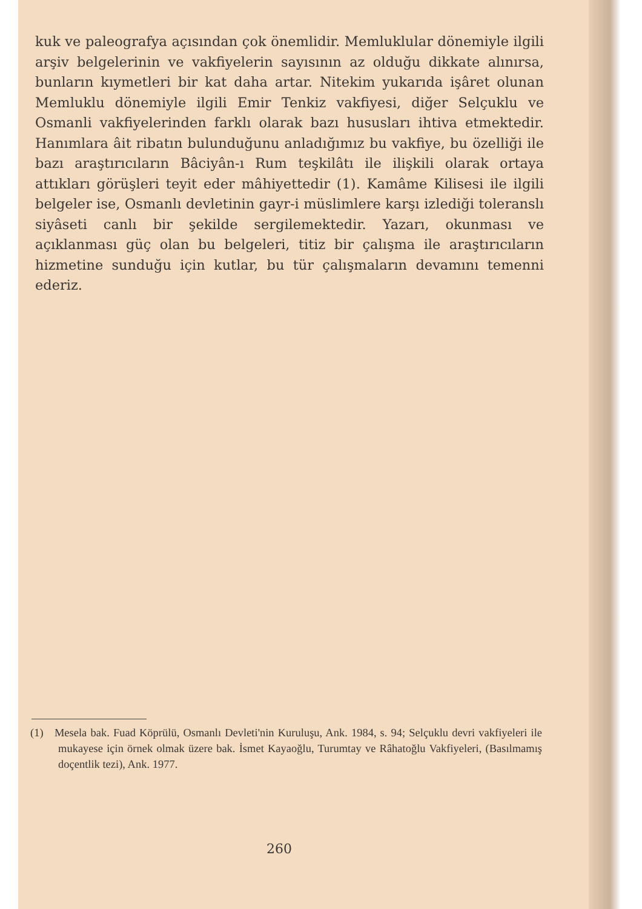kuk ve paleografya açısından çok önemlidir. Memluklular dönemiyle ilgili arşiv belgelerinin ve vakfiyelerin sayısının az olduğu dikkate alınırsa, bunların kıymetleri bir kat daha artar. Nitekim yukarıda işâret olunan Memluklu dönemiyle ilgili Emir Tenkiz vakfiyesi, diğer Selçuklu ve Osmanli vakfiyelerinden farklı olarak bazı hususları ihtiva etmektedir. Hanımlara âit ribatın bulunduğunu anladığımız bu vakfiye, bu özelliği ile bazı araştırıcıların Bâciyân-ı Rum teşkilâtı ile ilişkili olarak ortaya attıkları görüşleri teyit eder mâhiyettedir (1). Kamâme Kilisesi ile ilgili belgeler ise, Osmanlı devletinin gayr-i müslimlere karşı izlediği toleranslı siyâseti canlı bir şekilde sergilemektedir. Yazarı, okunması ve açıklanması güç olan bu belgeleri, titiz bir çalışma ile araştırıcıların hizmetine sunduğu için kutlar, bu tür çalışmaların devamını temenni ederiz.
(1) Mesela bak. Fuad Köprülü, Osmanlı Devleti'nin Kuruluşu, Ank. 1984, s. 94; Selçuklu devri vakfiyeleri ile mukayese için örnek olmak üzere bak. İsmet Kayaoğlu, Turumtay ve Râhatoğlu Vakfiyeleri, (Basılmamış doçentlik tezi), Ank. 1977.
260